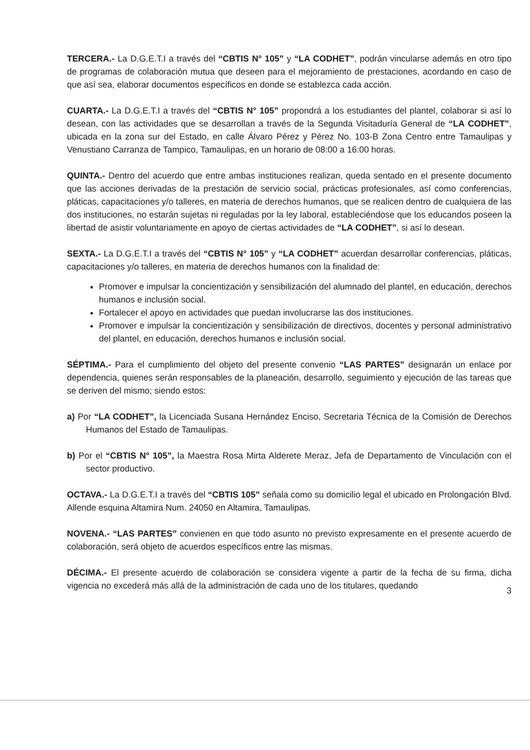TERCERA.- La D.G.E.T.I a través del “CBTIS N° 105” y “LA CODHET”, podrán vincularse además en otro tipo de programas de colaboración mutua que deseen para el mejoramiento de prestaciones, acordando en caso de que así sea, elaborar documentos específicos en donde se establezca cada acción.
CUARTA.- La D.G.E.T.I a través del “CBTIS N° 105” propondrá a los estudiantes del plantel, colaborar si así lo desean, con las actividades que se desarrollan a través de la Segunda Visitaduría General de “LA CODHET”, ubicada en la zona sur del Estado, en calle Álvaro Pérez y Pérez No. 103-B Zona Centro entre Tamaulipas y Venustiano Carranza de Tampico, Tamaulipas, en un horario de 08:00 a 16:00 horas.
QUINTA.- Dentro del acuerdo que entre ambas instituciones realizan, queda sentado en el presente documento que las acciones derivadas de la prestación de servicio social, prácticas profesionales, así como conferencias, pláticas, capacitaciones y/o talleres, en materia de derechos humanos, que se realicen dentro de cualquiera de las dos instituciones, no estarán sujetas ni reguladas por la ley laboral, estableciéndose que los educandos poseen la libertad de asistir voluntariamente en apoyo de ciertas actividades de “LA CODHET”, si así lo desean.
SEXTA.- La D.G.E.T.I a través del “CBTIS N° 105” y “LA CODHET” acuerdan desarrollar conferencias, pláticas, capacitaciones y/o talleres, en materia de derechos humanos con la finalidad de:
Promover e impulsar la concientización y sensibilización del alumnado del plantel, en educación, derechos humanos e inclusión social.
Fortalecer el apoyo en actividades que puedan involucrarse las dos instituciones.
Promover e impulsar la concientización y sensibilización de directivos, docentes y personal administrativo del plantel, en educación, derechos humanos e inclusión social.
SÉPTIMA.- Para el cumplimiento del objeto del presente convenio “LAS PARTES” designarán un enlace por dependencia, quienes serán responsables de la planeación, desarrollo, seguimiento y ejecución de las tareas que se deriven del mismo; siendo estos:
a) Por “LA CODHET”, la Licenciada Susana Hernández Enciso, Secretaria Técnica de la Comisión de Derechos Humanos del Estado de Tamaulipas.
b) Por el “CBTIS N° 105”, la Maestra Rosa Mirta Alderete Meraz, Jefa de Departamento de Vinculación con el sector productivo.
OCTAVA.- La D.G.E.T.I a través del “CBTIS 105” señala como su domicilio legal el ubicado en Prolongación Blvd. Allende esquina Altamira Num. 24050 en Altamira, Tamaulipas.
NOVENA.- “LAS PARTES” convienen en que todo asunto no previsto expresamente en el presente acuerdo de colaboración, será objeto de acuerdos específicos entre las mismas.
DÉCIMA.- El presente acuerdo de colaboración se considera vigente a partir de la fecha de su firma, dicha vigencia no excederá más allá de la administración de cada uno de los titulares, quedando
3